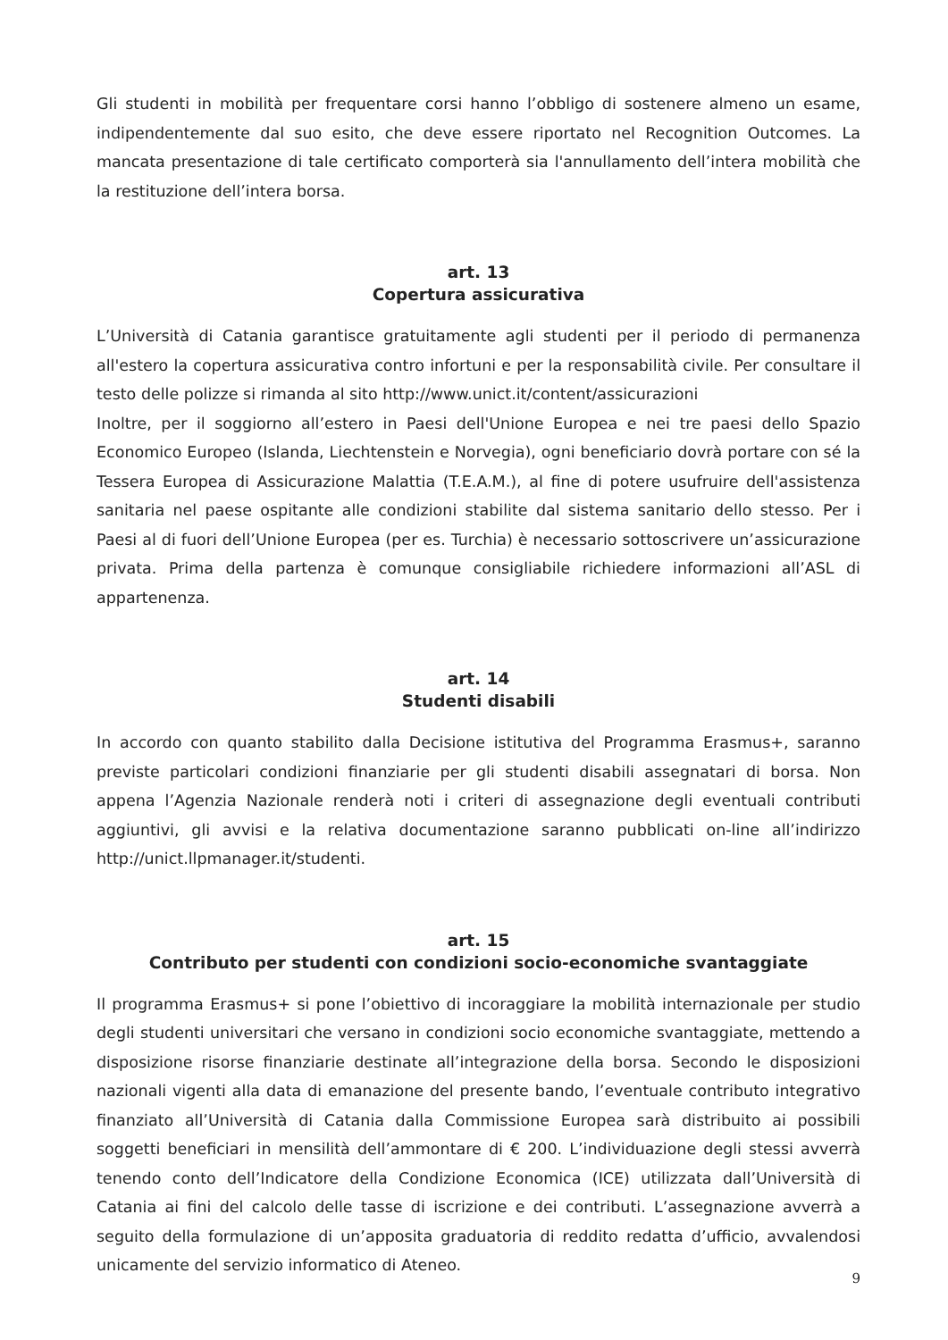Gli studenti in mobilità per frequentare corsi hanno l’obbligo di sostenere almeno un esame, indipendentemente dal suo esito, che deve essere riportato nel Recognition Outcomes. La mancata presentazione di tale certificato comporterà sia l'annullamento dell’intera mobilità che la restituzione dell’intera borsa.
art. 13
Copertura assicurativa
L’Università di Catania garantisce gratuitamente agli studenti per il periodo di permanenza all'estero la copertura assicurativa contro infortuni e per la responsabilità civile. Per consultare il testo delle polizze si rimanda al sito http://www.unict.it/content/assicurazioni
Inoltre, per il soggiorno all’estero in Paesi dell'Unione Europea e nei tre paesi dello Spazio Economico Europeo (Islanda, Liechtenstein e Norvegia), ogni beneficiario dovrà portare con sé la Tessera Europea di Assicurazione Malattia (T.E.A.M.), al fine di potere usufruire dell'assistenza sanitaria nel paese ospitante alle condizioni stabilite dal sistema sanitario dello stesso. Per i Paesi al di fuori dell’Unione Europea (per es. Turchia) è necessario sottoscrivere un’assicurazione privata. Prima della partenza è comunque consigliabile richiedere informazioni all’ASL di appartenenza.
art. 14
Studenti disabili
In accordo con quanto stabilito dalla Decisione istitutiva del Programma Erasmus+, saranno previste particolari condizioni finanziarie per gli studenti disabili assegnatari di borsa. Non appena l’Agenzia Nazionale renderà noti i criteri di assegnazione degli eventuali contributi aggiuntivi, gli avvisi e la relativa documentazione saranno pubblicati on-line all’indirizzo http://unict.llpmanager.it/studenti.
art. 15
Contributo per studenti con condizioni socio-economiche svantaggiate
Il programma Erasmus+ si pone l’obiettivo di incoraggiare la mobilità internazionale per studio degli studenti universitari che versano in condizioni socio economiche svantaggiate, mettendo a disposizione risorse finanziarie destinate all’integrazione della borsa. Secondo le disposizioni nazionali vigenti alla data di emanazione del presente bando, l’eventuale contributo integrativo finanziato all’Università di Catania dalla Commissione Europea sarà distribuito ai possibili soggetti beneficiari in mensilità dell’ammontare di € 200. L’individuazione degli stessi avverrà tenendo conto dell’Indicatore della Condizione Economica (ICE) utilizzata dall’Università di Catania ai fini del calcolo delle tasse di iscrizione e dei contributi. L’assegnazione avverrà a seguito della formulazione di un’apposita graduatoria di reddito redatta d’ufficio, avvalendosi unicamente del servizio informatico di Ateneo.
9